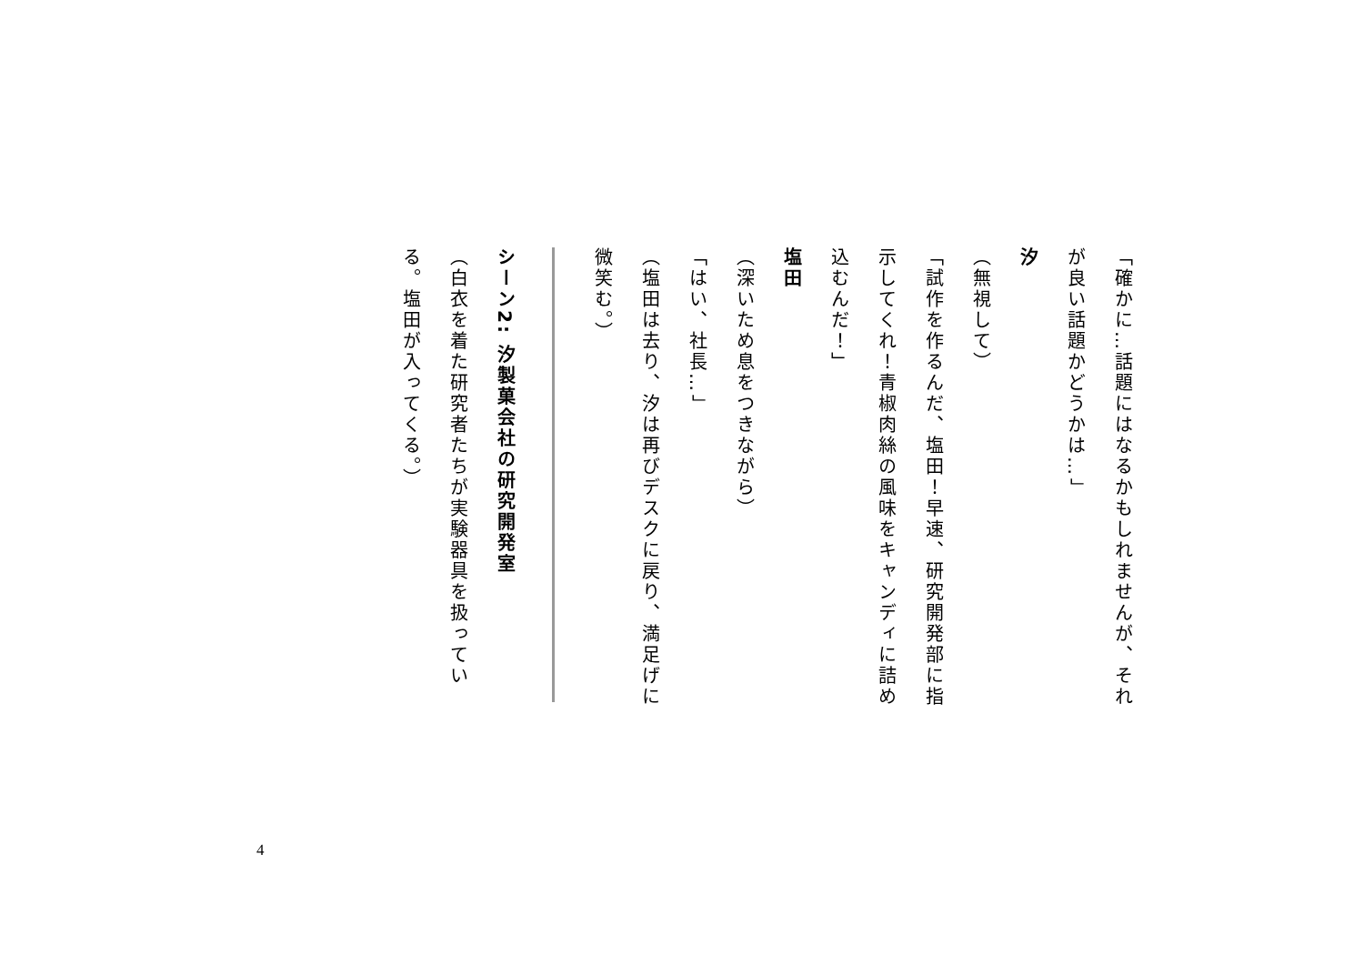「確かに…話題にはなるかもしれませんが、それが良い話題かどうかは…」
汐
（無視して）
「試作を作るんだ、塩田！早速、研究開発部に指示してくれ！青椒肉絲の風味をキャンディに詰め込むんだ！」
塩田
（深いため息をつきながら）
「はい、社長…」
（塩田は去り、汐は再びデスクに戻り、満足げに微笑む。）
シーン2: 汐製菓会社の研究開発室
（白衣を着た研究者たちが実験器具を扱っている。塩田が入ってくる。）
4